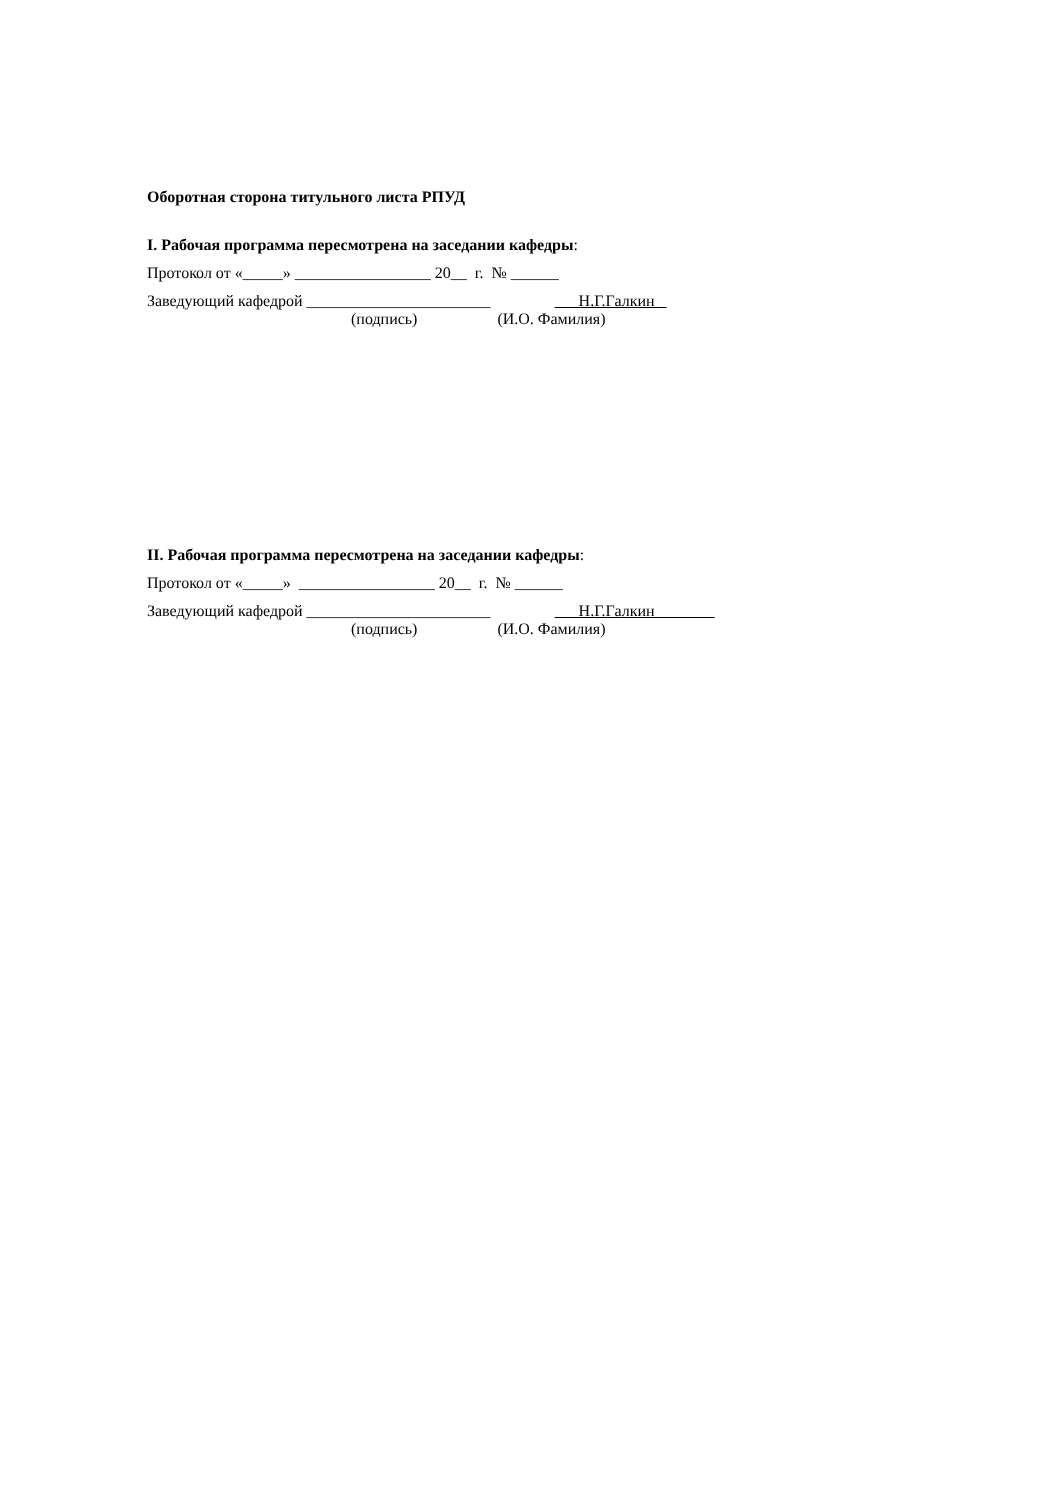Оборотная сторона титульного листа РПУД
I. Рабочая программа пересмотрена на заседании кафедры:
Протокол от «_____» _________________ 20__ г. № ______
Заведующий кафедрой _______________________ Н.Г.Галкин
(подпись) (И.О. Фамилия)
II. Рабочая программа пересмотрена на заседании кафедры:
Протокол от «_____» _________________ 20__ г. № ______
Заведующий кафедрой _______________________ Н.Г.Галкин
(подпись) (И.О. Фамилия)